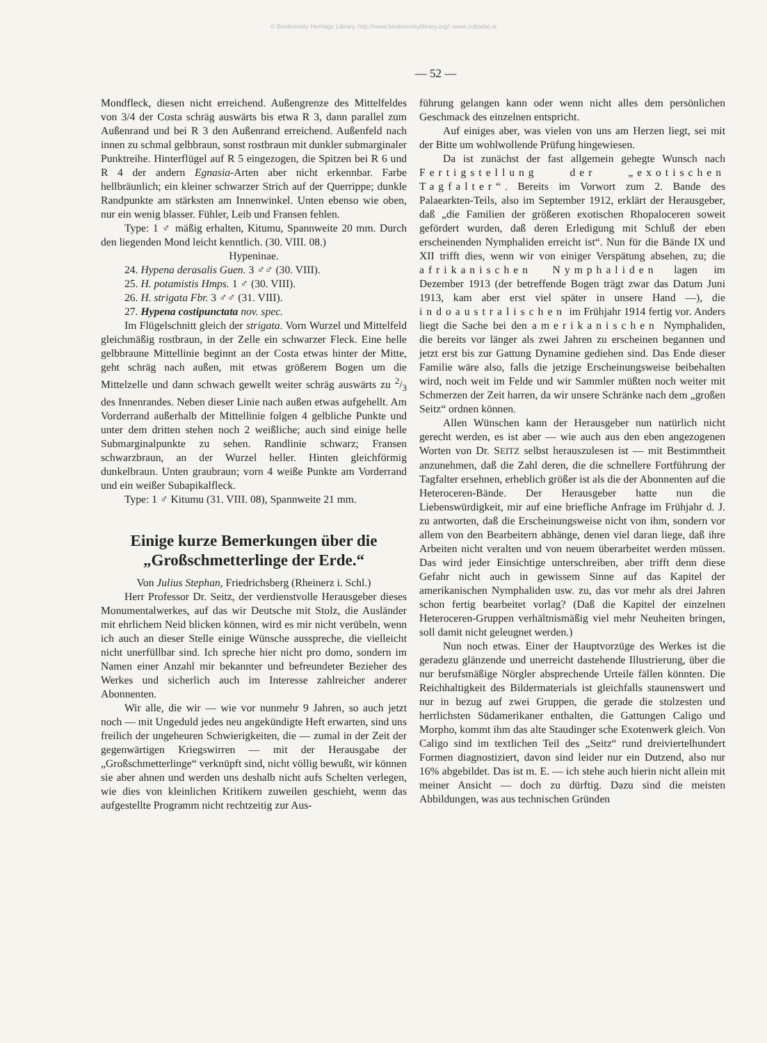© Biodiversity Heritage Library, http://www.biodiversitylibrary.org/; www.zobodat.at
— 52 —
Mondfleck, diesen nicht erreichend. Außengrenze des Mittelfeldes von 3/4 der Costa schräg auswärts bis etwa R 3, dann parallel zum Außenrand und bei R 3 den Außenrand erreichend. Außenfeld nach innen zu schmal gelbbraun, sonst rostbraun mit dunkler submarginaler Punktreihe. Hinterflügel auf R 5 eingezogen, die Spitzen bei R 6 und R 4 der andern Egnasia-Arten aber nicht erkennbar. Farbe hellbräunlich; ein kleiner schwarzer Strich auf der Querrippe; dunkle Randpunkte am stärksten am Innenwinkel. Unten ebenso wie oben, nur ein wenig blasser. Fühler, Leib und Fransen fehlen.
Type: 1 ♂ mäßig erhalten, Kitumu, Spannweite 20 mm. Durch den liegenden Mond leicht kenntlich. (30. VIII. 08.)
Hypeninae.
24. Hypena derasalis Guen. 3 ♂♂ (30. VIII).
25. H. potamistis Hmps. 1 ♂ (30. VIII).
26. H. strigata Fbr. 3 ♂♂ (31. VIII).
27. Hypena costipunctata nov. spec.
Im Flügelschnitt gleich der strigata. Vorn Wurzel und Mittelfeld gleichmäßig rostbraun, in der Zelle ein schwarzer Fleck. Eine helle gelbbraune Mittellinie beginnt an der Costa etwas hinter der Mitte, geht schräg nach außen, mit etwas größerem Bogen um die Mittelzelle und dann schwach gewellt weiter schräg auswärts zu 2/3 des Innenrandes. Neben dieser Linie nach außen etwas aufgehellt. Am Vorderrand außerhalb der Mittellinie folgen 4 gelbliche Punkte und unter dem dritten stehen noch 2 weißliche; auch sind einige helle Submarginalpunkte zu sehen. Randlinie schwarz; Fransen schwarzbraun, an der Wurzel heller. Hinten gleichförmig dunkelbraun. Unten graubraun; vorn 4 weiße Punkte am Vorderrand und ein weißer Subapikalfleck.
Type: 1 ♂ Kitumu (31. VIII. 08), Spannweite 21 mm.
Einige kurze Bemerkungen über die „Großschmetterlinge der Erde.“
Von Julius Stephan, Friedrichsberg (Rheinerz i. Schl.)
Herr Professor Dr. Seitz, der verdienstvolle Herausgeber dieses Monumentalwerkes, auf das wir Deutsche mit Stolz, die Ausländer mit ehrlichem Neid blicken können, wird es mir nicht verübeln, wenn ich auch an dieser Stelle einige Wünsche ausspreche, die vielleicht nicht unerfüllbar sind. Ich spreche hier nicht pro domo, sondern im Namen einer Anzahl mir bekannter und befreundeter Bezieher des Werkes und sicherlich auch im Interesse zahlreicher anderer Abonnenten.
Wir alle, die wir — wie vor nunmehr 9 Jahren, so auch jetzt noch — mit Ungeduld jedes neu angekündigte Heft erwarten, sind uns freilich der ungeheuren Schwierigkeiten, die — zumal in der Zeit der gegenwärtigen Kriegswirren — mit der Herausgabe der „Großschmetterlinge“ verknüpft sind, nicht völlig bewußt, wir können sie aber ahnen und werden uns deshalb nicht aufs Schelten verlegen, wie dies von kleinlichen Kritikern zuweilen geschieht, wenn das aufgestellte Programm nicht rechtzeitig zur Aus-
führung gelangen kann oder wenn nicht alles dem persönlichen Geschmack des einzelnen entspricht.
Auf einiges aber, was vielen von uns am Herzen liegt, sei mit der Bitte um wohlwollende Prüfung hingewiesen.
Da ist zunächst der fast allgemein gehegte Wunsch nach Fertigstellung der „exotischen Tagfalter“. Bereits im Vorwort zum 2. Bande des Palaearkten-Teils, also im September 1912, erklärt der Herausgeber, daß „die Familien der größeren exotischen Rhopaloceren soweit gefördert wurden, daß deren Erledigung mit Schluß der eben erscheinenden Nymphaliden erreicht ist“. Nun für die Bände IX und XII trifft dies, wenn wir von einiger Verspätung absehen, zu; die afrikanischen Nymphaliden lagen im Dezember 1913 (der betreffende Bogen trägt zwar das Datum Juni 1913, kam aber erst viel später in unsere Hand —), die indoaustralischen im Frühjahr 1914 fertig vor. Anders liegt die Sache bei den amerikanischen Nymphaliden, die bereits vor länger als zwei Jahren zu erscheinen begannen und jetzt erst bis zur Gattung Dynamine gediehen sind. Das Ende dieser Familie wäre also, falls die jetzige Erscheinungsweise beibehalten wird, noch weit im Felde und wir Sammler müßten noch weiter mit Schmerzen der Zeit harren, da wir unsere Schränke nach dem „großen Seitz“ ordnen können.
Allen Wünschen kann der Herausgeber nun natürlich nicht gerecht werden, es ist aber — wie auch aus den eben angezogenen Worten von Dr. SEITZ selbst herauszulesen ist — mit Bestimmtheit anzunehmen, daß die Zahl deren, die die schnellere Fortführung der Tagfalter ersehnen, erheblich größer ist als die der Abonnenten auf die Heteroceren-Bände. Der Herausgeber hatte nun die Liebenswürdigkeit, mir auf eine briefliche Anfrage im Frühjahr d. J. zu antworten, daß die Erscheinungsweise nicht von ihm, sondern vor allem von den Bearbeitern abhänge, denen viel daran liege, daß ihre Arbeiten nicht veralten und von neuem überarbeitet werden müssen. Das wird jeder Einsichtige unterschreiben, aber trifft denn diese Gefahr nicht auch in gewissem Sinne auf das Kapitel der amerikanischen Nymphaliden usw. zu, das vor mehr als drei Jahren schon fertig bearbeitet vorlag? (Daß die Kapitel der einzelnen Heteroceren-Gruppen verhältnismäßig viel mehr Neuheiten bringen, soll damit nicht geleugnet werden.)
Nun noch etwas. Einer der Hauptvorzüge des Werkes ist die geradezu glänzende und unerreicht dastehende Illustrierung, über die nur berufsmäßige Nörgler absprechende Urteile fällen könnten. Die Reichhaltigkeit des Bildermaterials ist gleichfalls staunenswert und nur in bezug auf zwei Gruppen, die gerade die stolzesten und herrlichsten Südamerikaner enthalten, die Gattungen Caligo und Morpho, kommt ihm das alte Staudinger sche Exotenwerk gleich. Von Caligo sind im textlichen Teil des „Seitz“ rund dreiviertelhundert Formen diagnostiziert, davon sind leider nur ein Dutzend, also nur 16% abgebildet. Das ist m. E. — ich stehe auch hierin nicht allein mit meiner Ansicht — doch zu dürftig. Dazu sind die meisten Abbildungen, was aus technischen Gründen